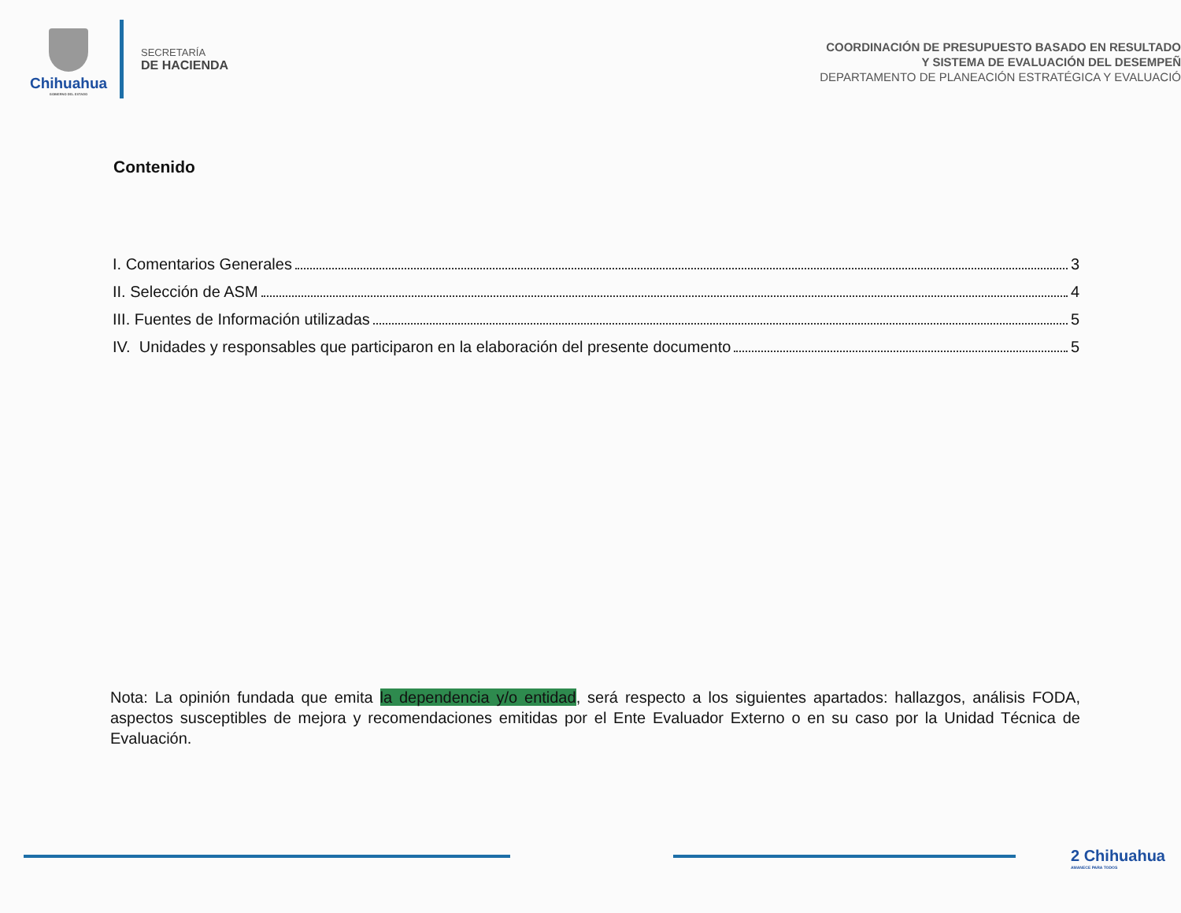Chihuahua
GOBIERNO DEL ESTADO
SECRETARÍA
DE HACIENDA
COORDINACIÓN DE PRESUPUESTO BASADO EN RESULTADO
Y SISTEMA DE EVALUACIÓN DEL DESEMPEÑ
DEPARTAMENTO DE PLANEACIÓN ESTRATÉGICA Y EVALUACIÓ
Contenido
I. Comentarios Generales 3
II. Selección de ASM 4
III. Fuentes de Información utilizadas 5
IV. Unidades y responsables que participaron en la elaboración del presente documento 5
Nota: La opinión fundada que emita la dependencia y/o entidad, será respecto a los siguientes apartados: hallazgos, análisis FODA, aspectos susceptibles de mejora y recomendaciones emitidas por el Ente Evaluador Externo o en su caso por la Unidad Técnica de Evaluación.
2 Chihuahua
AMANECE PARA TODOS